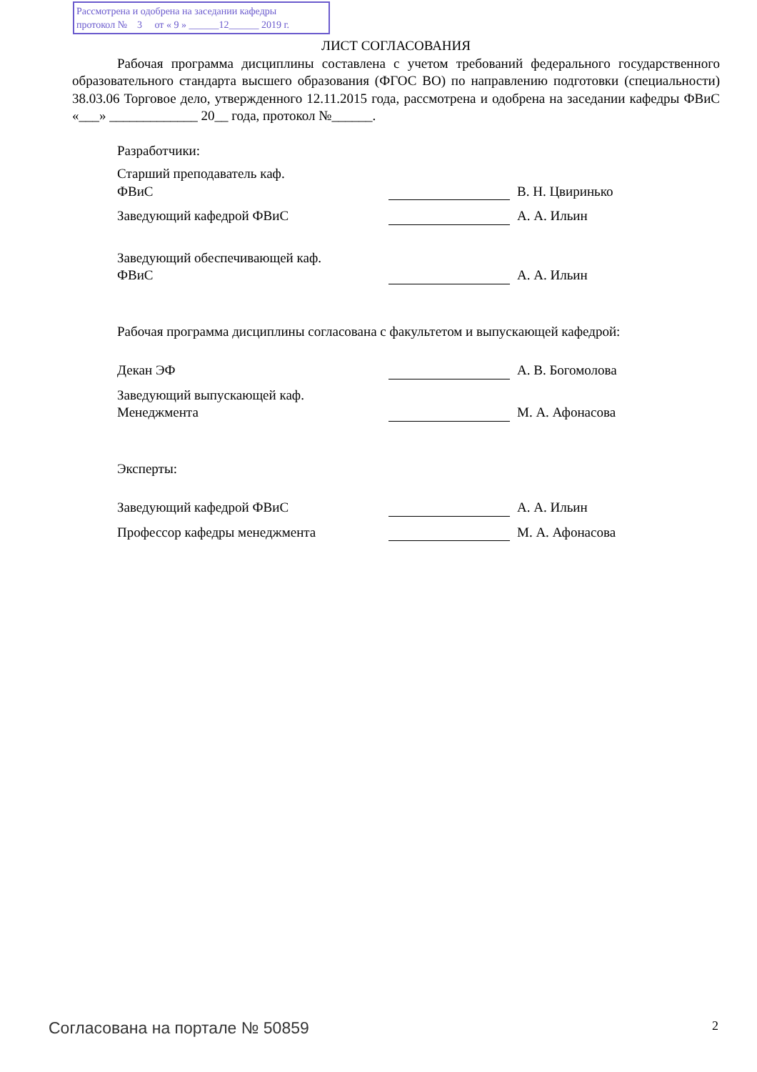Рассмотрена и одобрена на заседании кафедры
протокол № 3 от « 9 » ______12______ 2019 г.
ЛИСТ СОГЛАСОВАНИЯ
Рабочая программа дисциплины составлена с учетом требований федерального государственного образовательного стандарта высшего образования (ФГОС ВО) по направлению подготовки (специальности) 38.03.06 Торговое дело, утвержденного 12.11.2015 года, рассмотрена и одобрена на заседании кафедры ФВиС «___» _____________ 20__ года, протокол №______.
Разработчики:
Старший преподаватель каф.
ФВиС
В. Н. Цвиринько
Заведующий кафедрой ФВиС
А. А. Ильин
Заведующий обеспечивающей каф.
ФВиС
А. А. Ильин
Рабочая программа дисциплины согласована с факультетом и выпускающей кафедрой:
Декан ЭФ
А. В. Богомолова
Заведующий выпускающей каф.
Менеджмента
М. А. Афонасова
Эксперты:
Заведующий кафедрой ФВиС
А. А. Ильин
Профессор кафедры менеджмента
М. А. Афонасова
Согласована на портале № 50859 2